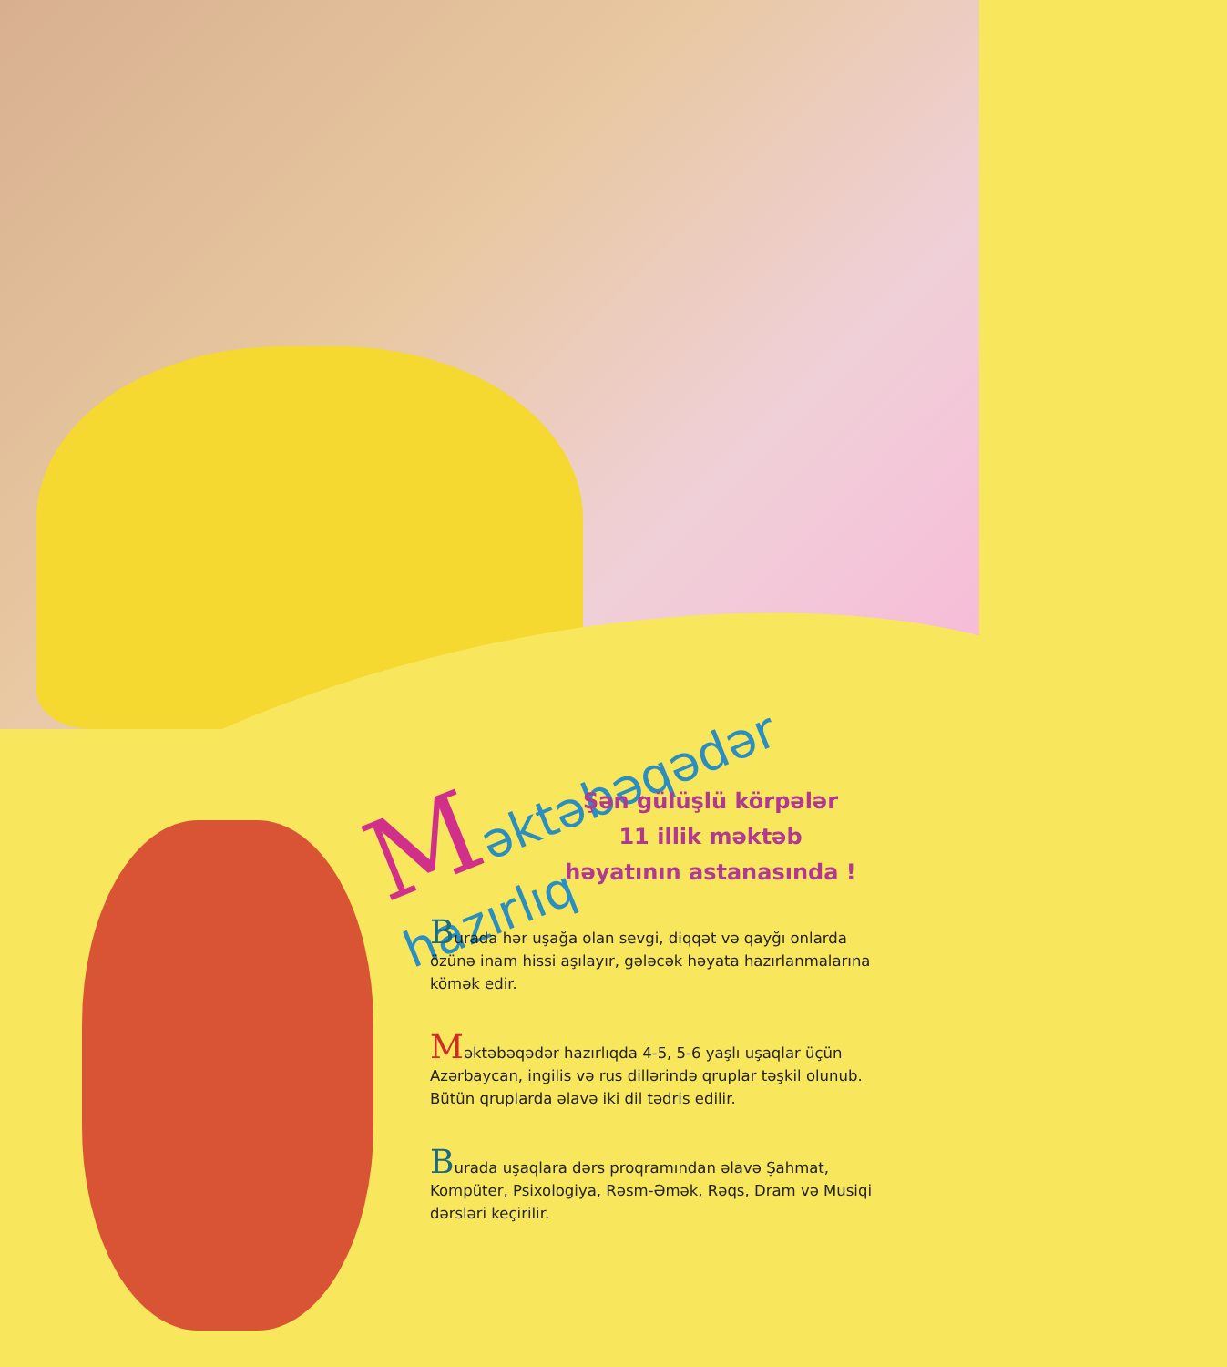Məktəbəqədər hazırlıq
Şən gülüşlü körpələr
11 illik məktəb
həyatının astanasında !
Burada hər uşağa olan sevgi, diqqət və qayğı onlarda özünə inam hissi aşılayır, gələcək həyata hazırlanmalarına kömək edir.
Məktəbəqədər hazırlıqda 4-5, 5-6 yaşlı uşaqlar üçün Azərbaycan, ingilis və rus dillərində qruplar təşkil olunub. Bütün qruplarda əlavə iki dil tədris edilir.
Burada uşaqlara dərs proqramından əlavə Şahmat, Kompüter, Psixologiya, Rəsm-Əmək, Rəqs, Dram və Musiqi dərsləri keçirilir.